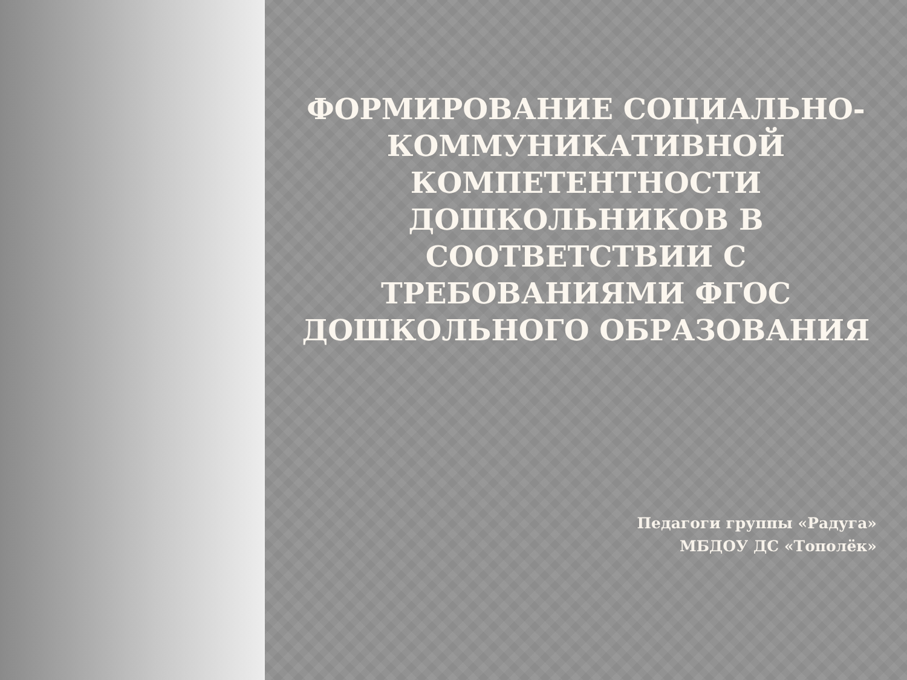ФОРМИРОВАНИЕ СОЦИАЛЬНО-КОММУНИКАТИВНОЙ КОМПЕТЕНТНОСТИ ДОШКОЛЬНИКОВ В СООТВЕТСТВИИ С ТРЕБОВАНИЯМИ ФГОС ДОШКОЛЬНОГО ОБРАЗОВАНИЯ
Педагоги группы «Радуга»
МБДОУ ДС «Тополёк»